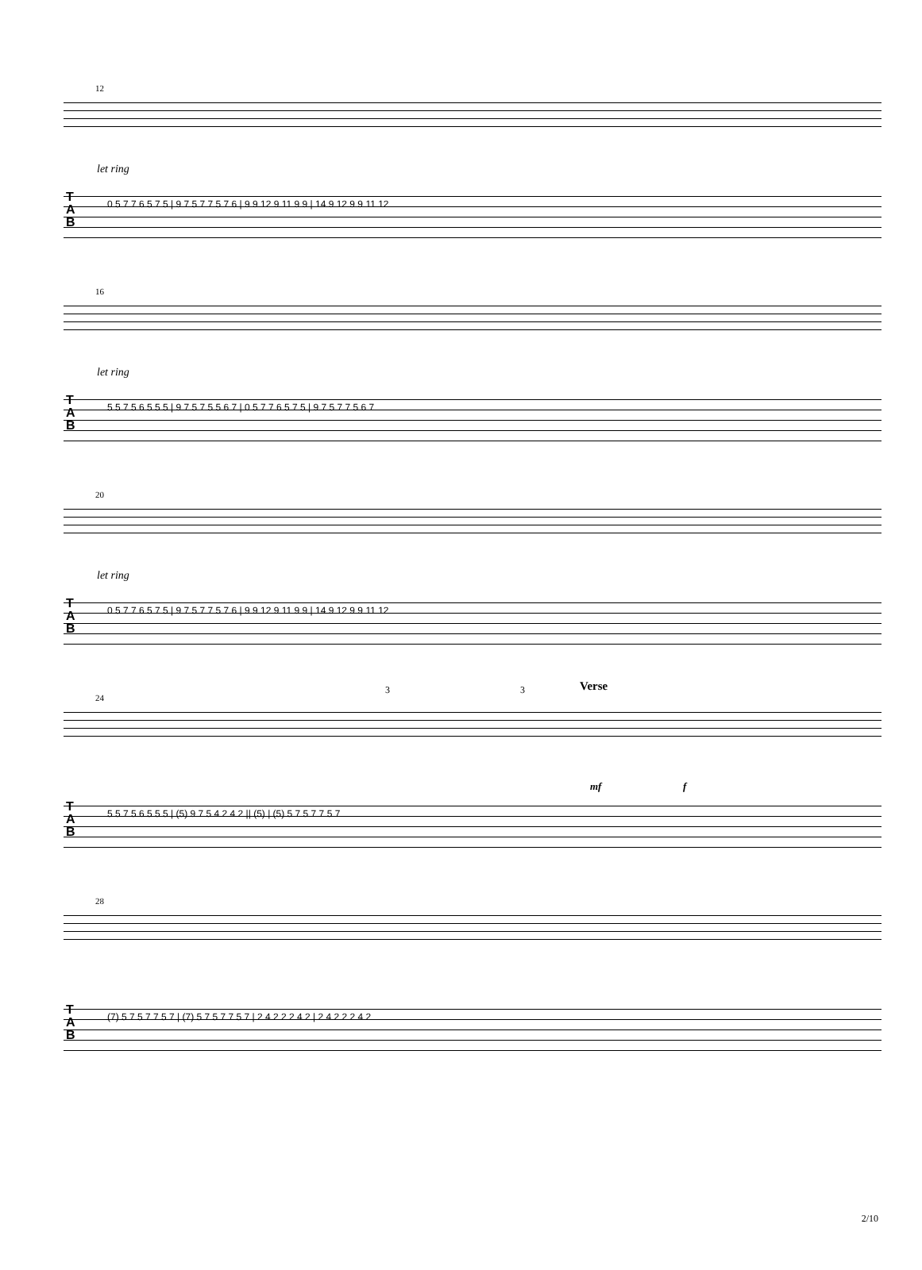12
let ring
T
A
B
0 5 7 7 6 5 7 5 | 9 7 5 7 7 5 7 6 | 9 9 12 9 11 9 9 | 14 9 12 9 9 11 12
16
let ring
T
A
B
5 5 7 5 6 5 5 5 | 9 7 5 7 5 5 6 7 | 0 5 7 7 6 5 7 5 | 9 7 5 7 7 5 6 7
20
let ring
T
A
B
0 5 7 7 6 5 7 5 | 9 7 5 7 7 5 7 6 | 9 9 12 9 11 9 9 | 14 9 12 9 9 11 12
24
Verse
3 3
mf f
T
A
B
5 5 7 5 6 5 5 5 | (5) 9 7 5 4 2 4 2 || (5) | (5) 5 7 5 7 7 5 7
28
T
A
B
(7) 5 7 5 7 7 5 7 | (7) 5 7 5 7 7 5 7 | 2 4 2 2 2 4 2 | 2 4 2 2 2 4 2
2/10